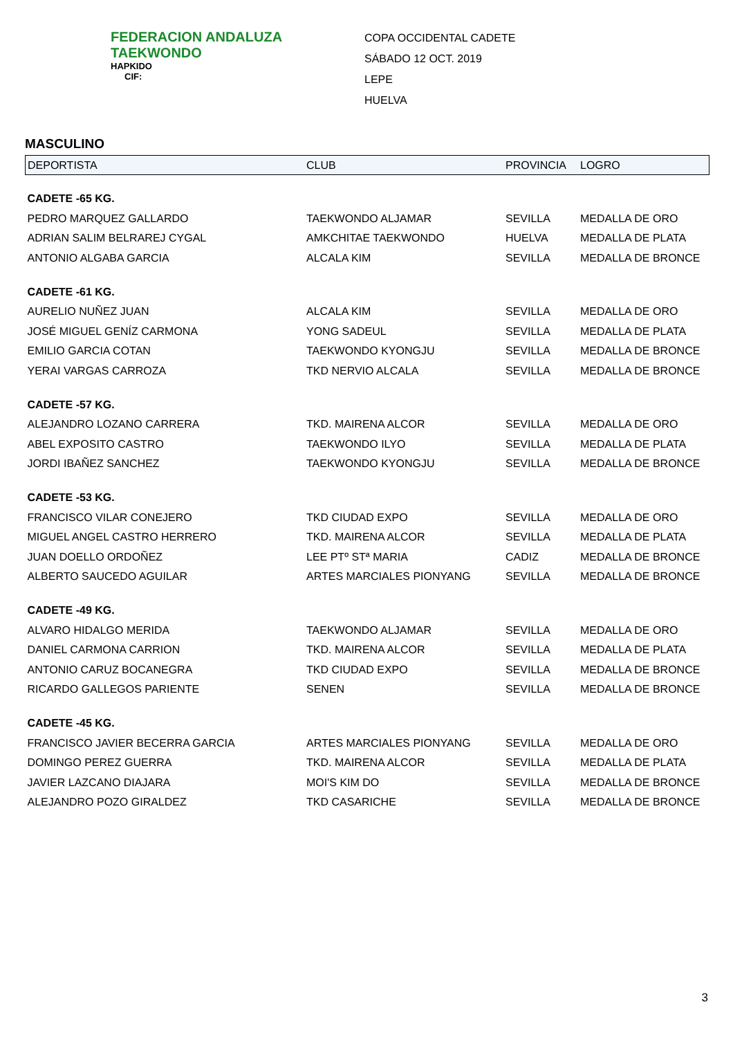FEDERACION ANDALUZA
TAEKWONDO
HAPKIDO
CIF:
COPA OCCIDENTAL CADETE
SÁBADO 12 OCT. 2019
LEPE
HUELVA
MASCULINO
| DEPORTISTA | CLUB | PROVINCIA | LOGRO |
| --- | --- | --- | --- |
| CADETE -65 KG. | | | |
| PEDRO MARQUEZ GALLARDO | TAEKWONDO ALJAMAR | SEVILLA | MEDALLA DE ORO |
| ADRIAN SALIM BELRAREJ CYGAL | AMKCHITAE TAEKWONDO | HUELVA | MEDALLA DE PLATA |
| ANTONIO ALGABA GARCIA | ALCALA KIM | SEVILLA | MEDALLA DE BRONCE |
| CADETE -61 KG. | | | |
| AURELIO NUÑEZ JUAN | ALCALA KIM | SEVILLA | MEDALLA DE ORO |
| JOSÉ MIGUEL GENÍZ CARMONA | YONG SADEUL | SEVILLA | MEDALLA DE PLATA |
| EMILIO GARCIA COTAN | TAEKWONDO KYONGJU | SEVILLA | MEDALLA DE BRONCE |
| YERAI VARGAS CARROZA | TKD NERVIO ALCALA | SEVILLA | MEDALLA DE BRONCE |
| CADETE -57 KG. | | | |
| ALEJANDRO LOZANO CARRERA | TKD. MAIRENA ALCOR | SEVILLA | MEDALLA DE ORO |
| ABEL EXPOSITO CASTRO | TAEKWONDO ILYO | SEVILLA | MEDALLA DE PLATA |
| JORDI IBAÑEZ SANCHEZ | TAEKWONDO KYONGJU | SEVILLA | MEDALLA DE BRONCE |
| CADETE -53 KG. | | | |
| FRANCISCO VILAR CONEJERO | TKD CIUDAD EXPO | SEVILLA | MEDALLA DE ORO |
| MIGUEL ANGEL CASTRO HERRERO | TKD. MAIRENA ALCOR | SEVILLA | MEDALLA DE PLATA |
| JUAN DOELLO ORDOÑEZ | LEE PTº STª MARIA | CADIZ | MEDALLA DE BRONCE |
| ALBERTO SAUCEDO AGUILAR | ARTES MARCIALES PIONYANG | SEVILLA | MEDALLA DE BRONCE |
| CADETE -49 KG. | | | |
| ALVARO HIDALGO MERIDA | TAEKWONDO ALJAMAR | SEVILLA | MEDALLA DE ORO |
| DANIEL CARMONA CARRION | TKD. MAIRENA ALCOR | SEVILLA | MEDALLA DE PLATA |
| ANTONIO CARUZ BOCANEGRA | TKD CIUDAD EXPO | SEVILLA | MEDALLA DE BRONCE |
| RICARDO GALLEGOS PARIENTE | SENEN | SEVILLA | MEDALLA DE BRONCE |
| CADETE -45 KG. | | | |
| FRANCISCO JAVIER BECERRA GARCIA | ARTES MARCIALES PIONYANG | SEVILLA | MEDALLA DE ORO |
| DOMINGO PEREZ GUERRA | TKD. MAIRENA ALCOR | SEVILLA | MEDALLA DE PLATA |
| JAVIER LAZCANO DIAJARA | MOI'S KIM DO | SEVILLA | MEDALLA DE BRONCE |
| ALEJANDRO POZO GIRALDEZ | TKD CASARICHE | SEVILLA | MEDALLA DE BRONCE |
3